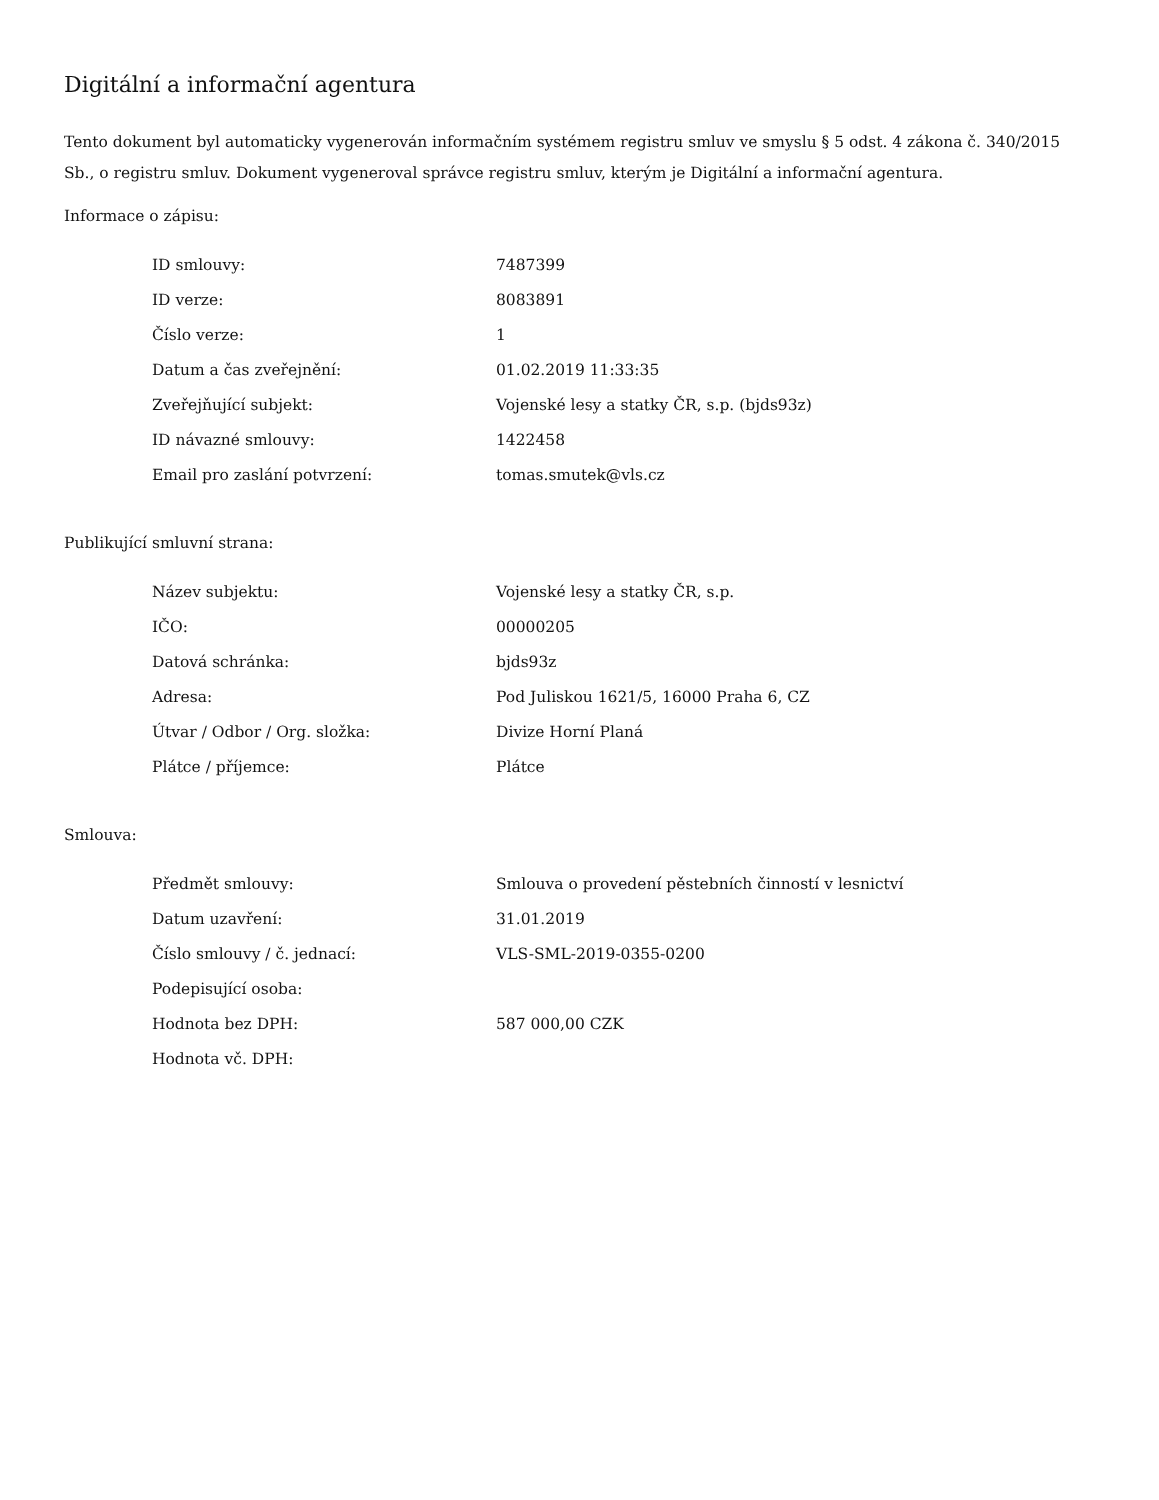Digitální a informační agentura
Tento dokument byl automaticky vygenerován informačním systémem registru smluv ve smyslu § 5 odst. 4 zákona č. 340/2015 Sb., o registru smluv. Dokument vygeneroval správce registru smluv, kterým je Digitální a informační agentura.
Informace o zápisu:
| ID smlouvy: | 7487399 |
| ID verze: | 8083891 |
| Číslo verze: | 1 |
| Datum a čas zveřejnění: | 01.02.2019 11:33:35 |
| Zveřejňující subjekt: | Vojenské lesy a statky ČR, s.p. (bjds93z) |
| ID návazné smlouvy: | 1422458 |
| Email pro zaslání potvrzení: | tomas.smutek@vls.cz |
Publikující smluvní strana:
| Název subjektu: | Vojenské lesy a statky ČR, s.p. |
| IČO: | 00000205 |
| Datová schránka: | bjds93z |
| Adresa: | Pod Juliskou 1621/5, 16000 Praha 6, CZ |
| Útvar / Odbor / Org. složka: | Divize Horní Planá |
| Plátce / příjemce: | Plátce |
Smlouva:
| Předmět smlouvy: | Smlouva o provedení pěstebních činností v lesnictví |
| Datum uzavření: | 31.01.2019 |
| Číslo smlouvy / č. jednací: | VLS-SML-2019-0355-0200 |
| Podepisující osoba: | |
| Hodnota bez DPH: | 587 000,00 CZK |
| Hodnota vč. DPH: | |